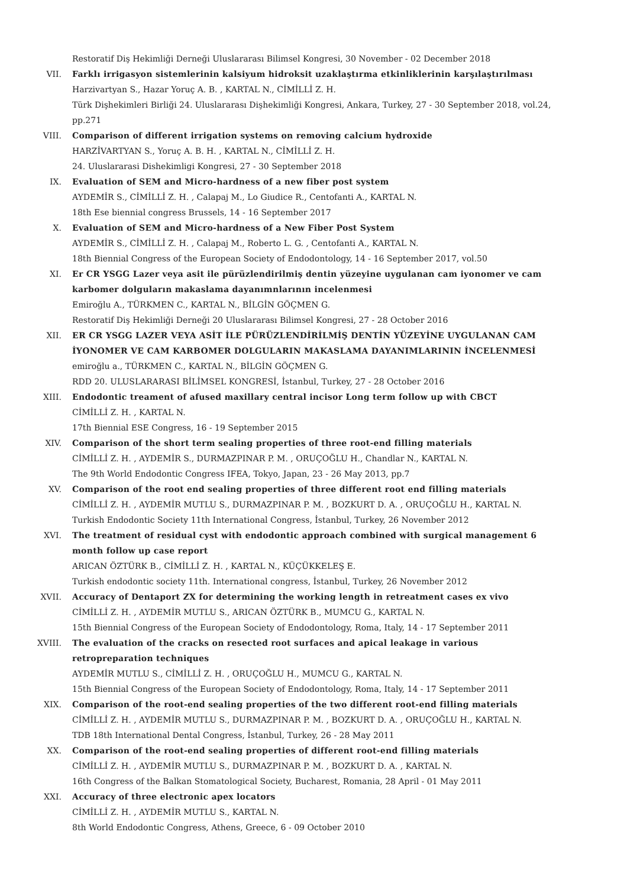Restoratif Diş Hekimliği Derneği Uluslararası Bilimsel Kongresi, 30 November - 02 December 2018
VII. Farklı irrigasyon sistemlerinin kalsiyum hidroksit uzaklaştırma etkinliklerinin karşılaştırılması
Harzivartyan S., Hazar Yoruç A. B. , KARTAL N., CİMİLLİ Z. H.
Türk Dişhekimleri Birliği 24. Uluslararası Dişhekimliği Kongresi, Ankara, Turkey, 27 - 30 September 2018, vol.24, pp.271
VIII. Comparison of different irrigation systems on removing calcium hydroxide
HARZİVARTYAN S., Yoruç A. B. H. , KARTAL N., CİMİLLİ Z. H.
24. Uluslararasi Dishekimligi Kongresi, 27 - 30 September 2018
IX. Evaluation of SEM and Micro-hardness of a new fiber post system
AYDEMİR S., CİMİLLİ Z. H. , Calapaj M., Lo Giudice R., Centofanti A., KARTAL N.
18th Ese biennial congress Brussels, 14 - 16 September 2017
X. Evaluation of SEM and Micro-hardness of a New Fiber Post System
AYDEMİR S., CİMİLLİ Z. H. , Calapaj M., Roberto L. G. , Centofanti A., KARTAL N.
18th Biennial Congress of the European Society of Endodontology, 14 - 16 September 2017, vol.50
XI. Er CR YSGG Lazer veya asit ile pürüzlendirilmiş dentin yüzeyine uygulanan cam iyonomer ve cam karbomer dolguların makaslama dayanımnlarının incelenmesi
Emiroğlu A., TÜRKMEN C., KARTAL N., BİLGİN GÖÇMEN G.
Restoratif Diş Hekimliği Derneği 20 Uluslararası Bilimsel Kongresi, 27 - 28 October 2016
XII. ER CR YSGG LAZER VEYA ASİT İLE PÜRÜZLENDİRİLMİŞ DENTİN YÜZEYİNE UYGULANAN CAM İYONOMER VE CAM KARBOMER DOLGULARIN MAKASLAMA DAYANIMLARININ İNCELENMESİ
emiroğlu a., TÜRKMEN C., KARTAL N., BİLGİN GÖÇMEN G.
RDD 20. ULUSLARARASI BİLİMSEL KONGRESİ, İstanbul, Turkey, 27 - 28 October 2016
XIII. Endodontic treament of afused maxillary central incisor Long term follow up with CBCT
CİMİLLİ Z. H. , KARTAL N.
17th Biennial ESE Congress, 16 - 19 September 2015
XIV. Comparison of the short term sealing properties of three root-end filling materials
CİMİLLİ Z. H. , AYDEMİR S., DURMAZPINAR P. M. , ORUÇOĞLU H., Chandlar N., KARTAL N.
The 9th World Endodontic Congress IFEA, Tokyo, Japan, 23 - 26 May 2013, pp.7
XV. Comparison of the root end sealing properties of three different root end filling materials
CİMİLLİ Z. H. , AYDEMİR MUTLU S., DURMAZPINAR P. M. , BOZKURT D. A. , ORUÇOĞLU H., KARTAL N.
Turkish Endodontic Society 11th International Congress, İstanbul, Turkey, 26 November 2012
XVI. The treatment of residual cyst with endodontic approach combined with surgical management 6 month follow up case report
ARICAN ÖZTÜRK B., CİMİLLİ Z. H. , KARTAL N., KÜÇÜKKELEŞ E.
Turkish endodontic society 11th. International congress, İstanbul, Turkey, 26 November 2012
XVII. Accuracy of Dentaport ZX for determining the working length in retreatment cases ex vivo
CİMİLLİ Z. H. , AYDEMİR MUTLU S., ARICAN ÖZTÜRK B., MUMCU G., KARTAL N.
15th Biennial Congress of the European Society of Endodontology, Roma, Italy, 14 - 17 September 2011
XVIII. The evaluation of the cracks on resected root surfaces and apical leakage in various retropreparation techniques
AYDEMİR MUTLU S., CİMİLLİ Z. H. , ORUÇOĞLU H., MUMCU G., KARTAL N.
15th Biennial Congress of the European Society of Endodontology, Roma, Italy, 14 - 17 September 2011
XIX. Comparison of the root-end sealing properties of the two different root-end filling materials
CİMİLLİ Z. H. , AYDEMİR MUTLU S., DURMAZPINAR P. M. , BOZKURT D. A. , ORUÇOĞLU H., KARTAL N.
TDB 18th International Dental Congress, İstanbul, Turkey, 26 - 28 May 2011
XX. Comparison of the root-end sealing properties of different root-end filling materials
CİMİLLİ Z. H. , AYDEMİR MUTLU S., DURMAZPINAR P. M. , BOZKURT D. A. , KARTAL N.
16th Congress of the Balkan Stomatological Society, Bucharest, Romania, 28 April - 01 May 2011
XXI. Accuracy of three electronic apex locators
CİMİLLİ Z. H. , AYDEMİR MUTLU S., KARTAL N.
8th World Endodontic Congress, Athens, Greece, 6 - 09 October 2010